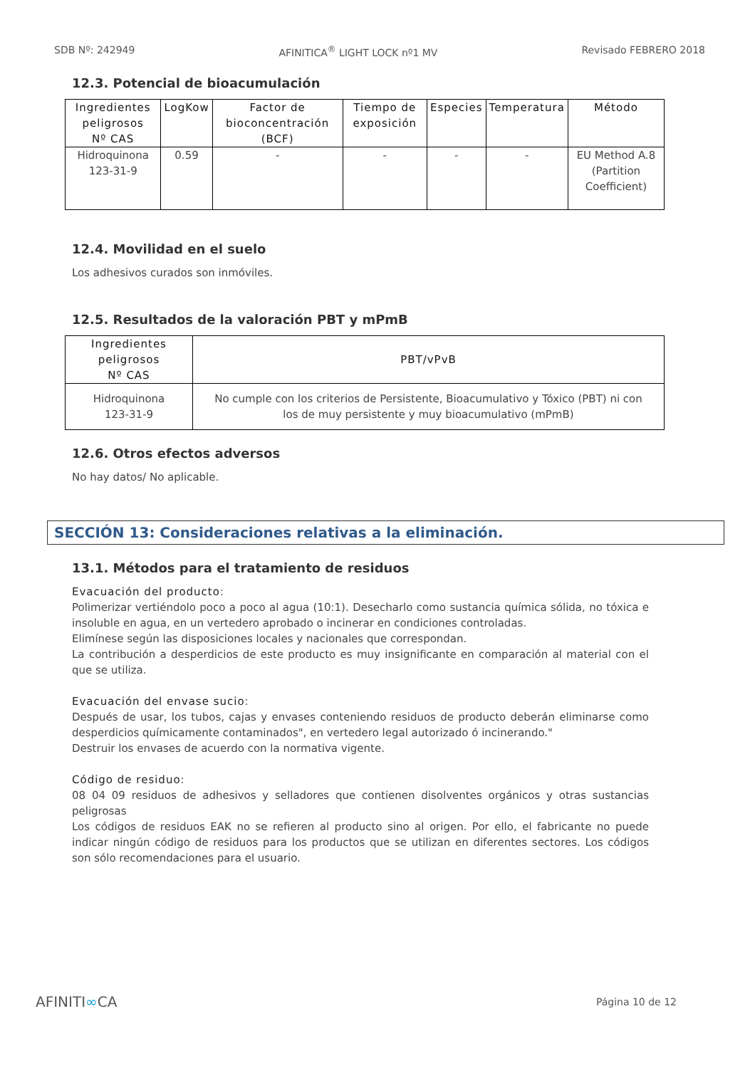SDB Nº: 242949 AFINITICA<sup>®</sup> LIGHT LOCK nº1 MV Revisado FEBRERO 2018
12.3. Potencial de bioacumulación
| Ingredientes peligrosos Nº CAS | LogKow | Factor de bioconcentración (BCF) | Tiempo de exposición | Especies | Temperatura | Método |
| --- | --- | --- | --- | --- | --- | --- |
| Hidroquinona 123-31-9 | 0.59 | - | - | - | - | EU Method A.8 (Partition Coefficient) |
12.4. Movilidad en el suelo
Los adhesivos curados son inmóviles.
12.5. Resultados de la valoración PBT y mPmB
| Ingredientes peligrosos Nº CAS | PBT/vPvB |
| --- | --- |
| Hidroquinona 123-31-9 | No cumple con los criterios de Persistente, Bioacumulativo y Tóxico (PBT) ni con los de muy persistente y muy bioacumulativo (mPmB) |
12.6. Otros efectos adversos
No hay datos/ No aplicable.
SECCIÓN 13: Consideraciones relativas a la eliminación.
13.1. Métodos para el tratamiento de residuos
Evacuación del producto:
Polimerizar vertiéndolo poco a poco al agua (10:1). Desecharlo como sustancia química sólida, no tóxica e insoluble en agua, en un vertedero aprobado o incinerar en condiciones controladas.
Elimínese según las disposiciones locales y nacionales que correspondan.
La contribución a desperdicios de este producto es muy insignificante en comparación al material con el que se utiliza.
Evacuación del envase sucio:
Después de usar, los tubos, cajas y envases conteniendo residuos de producto deberán eliminarse como desperdicios químicamente contaminados", en vertedero legal autorizado ó incinerando."
Destruir los envases de acuerdo con la normativa vigente.
Código de residuo:
08 04 09 residuos de adhesivos y selladores que contienen disolventes orgánicos y otras sustancias peligrosas
Los códigos de residuos EAK no se refieren al producto sino al origen. Por ello, el fabricante no puede indicar ningún código de residuos para los productos que se utilizan en diferentes sectores. Los códigos son sólo recomendaciones para el usuario.
AFINITI∞CA Página 10 de 12